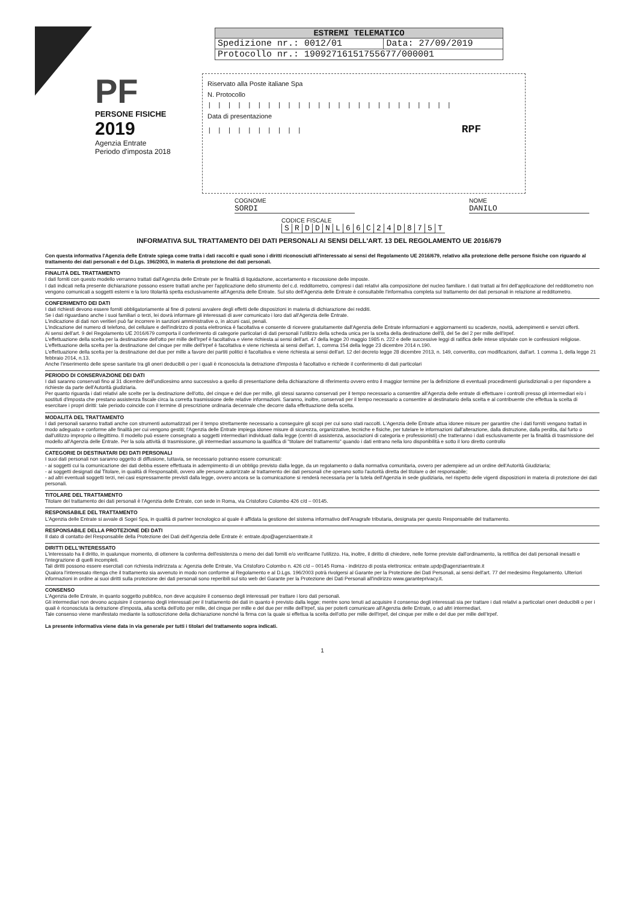| ESTREMI TELEMATICO | |
| --- | --- |
| Spedizione nr.: 0012/01 | Data: 27/09/2019 |
| Protocollo nr.: 19092716151755677/000001 | |
PF
PERSONE FISICHE
2019
Agenzia Entrate
Periodo d'imposta 2018
Riservato alla Poste italiane Spa
N. Protocollo
|||||||||||||||||||||||||
Data di presentazione
|||||||||| RPF
COGNOME
SORDI
NOME
DANILO
CODICE FISCALE
| S | R | D | D | N | L | 6 | 6 | C | 2 | 4 | D | 8 | 7 | 5 | T |
INFORMATIVA SUL TRATTAMENTO DEI DATI PERSONALI AI SENSI DELL'ART. 13 DEL REGOLAMENTO UE 2016/679
Con questa informativa l'Agenzia delle Entrate spiega come tratta i dati raccolti e quali sono i diritti riconosciuti all'interessato ai sensi del Regolamento UE 2016/679, relativo alla protezione delle persone fisiche con riguardo al trattamento dei dati personali e del D.Lgs. 196/2003, in materia di protezione dei dati personali.
FINALITÀ DEL TRATTAMENTO
I dati forniti con questo modello verranno trattati dall'Agenzia delle Entrate per le finalità di liquidazione, accertamento e riscossione delle imposte.
I dati indicati nella presente dichiarazione possono essere trattati anche per l'applicazione dello strumento del c.d. redditometro, compresi i dati relativi alla composizione del nucleo familiare. I dati trattati ai fini dell'applicazione del redditometro non vengono comunicati a soggetti esterni e la loro titolarità spetta esclusivamente all'Agenzia delle Entrate. Sul sito dell'Agenzia delle Entrate è consultabile l'informativa completa sul trattamento dei dati personali in relazione al redditometro.
CONFERIMENTO DEI DATI
I dati richiesti devono essere forniti obbligatoriamente al fine di potersi avvalere degli effetti delle disposizioni in materia di dichiarazione dei redditi.
Se i dati riguardano anche i suoi familiari o terzi, lei dovrà informare gli interessati di aver comunicato i loro dati all'Agenzia delle Entrate.
L'indicazione di dati non veritieri può far incorrere in sanzioni amministrative o, in alcuni casi, penali.
L'indicazione del numero di telefono, del cellulare e dell'indirizzo di posta elettronica è facoltativa e consente di ricevere gratuitamente dall'Agenzia delle Entrate informazioni e aggiornamenti su scadenze, novità, adempimenti e servizi offerti.
Ai sensi dell'art. 9 del Regolamento UE 2016/679 comporta il conferimento di categorie particolari di dati personali l'utilizzo della scheda unica per la scelta della destinazione dell'8, del 5e del 2 per mille dell'Irpef.
L'effettuazione della scelta per la destinazione dell'otto per mille dell'Irpef è facoltativa e viene richiesta ai sensi dell'art. 47 della legge 20 maggio 1985 n. 222 e delle successive leggi di ratifica delle intese stipulate con le confessioni religiose.
L'effettuazione della scelta per la destinazione del cinque per mille dell'Irpef è facoltativa e viene richiesta ai sensi dell'art. 1, comma 154 della legge 23 dicembre 2014 n.190.
L'effettuazione della scelta per la destinazione del due per mille a favore dei partiti politici è facoltativa e viene richiesta ai sensi dell'art. 12 del decreto legge 28 dicembre 2013, n. 149, convertito, con modificazioni, dall'art. 1 comma 1, della legge 21 febbraio 2014, n.13.
Anche l'inserimento delle spese sanitarie tra gli oneri deducibili o per i quali è riconosciuta la detrazione d'imposta è facoltativo e richiede il conferimento di dati particolari
PERIODO DI CONSERVAZIONE DEI DATI
I dati saranno conservati fino al 31 dicembre dell'undicesimo anno successivo a quello di presentazione della dichiarazione di riferimento ovvero entro il maggior termine per la definizione di eventuali procedimenti giurisdizionali o per rispondere a richieste da parte dell'Autorità giudiziaria.
Per quanto riguarda i dati relativi alle scelte per la destinazione dell'otto, del cinque e del due per mille, gli stessi saranno conservati per il tempo necessario a consentire all'Agenzia delle entrate di effettuare i controlli presso gli intermediari e/o i sostituti d'imposta che prestano assistenza fiscale circa la corretta trasmissione delle relative informazioni. Saranno, inoltre, conservati per il tempo necessario a consentire al destinatario della scelta e al contribuente che effettua la scelta di esercitare i propri diritti: tale periodo coincide con il termine di prescrizione ordinaria decennale che decorre dalla effettuazione della scelta.
MODALITÀ DEL TRATTAMENTO
I dati personali saranno trattati anche con strumenti automatizzati per il tempo strettamente necessario a conseguire gli scopi per cui sono stati raccolti. L'Agenzia delle Entrate attua idonee misure per garantire che i dati forniti vengano trattati in modo adeguato e conforme alle finalità per cui vengono gestiti; l'Agenzia delle Entrate impiega idonee misure di sicurezza, organizzative, tecniche e fisiche, per tutelare le informazioni dall'alterazione, dalla distruzione, dalla perdita, dal furto o dall'utilizzo improprio o illegittimo. Il modello può essere consegnato a soggetti intermediari individuati dalla legge (centri di assistenza, associazioni di categoria e professionisti) che tratteranno i dati esclusivamente per la finalità di trasmissione del modello all'Agenzia delle Entrate. Per la sola attività di trasmissione, gli intermediari assumono la qualifica di "titolare del trattamento" quando i dati entrano nella loro disponibilità e sotto il loro diretto controllo
CATEGORIE DI DESTINATARI DEI DATI PERSONALI
I suoi dati personali non saranno oggetto di diffusione, tuttavia, se necessario potranno essere comunicati:
- ai soggetti cui la comunicazione dei dati debba essere effettuata in adempimento di un obbligo previsto dalla legge, da un regolamento o dalla normativa comunitaria, ovvero per adempiere ad un ordine dell'Autorità Giudiziaria;
- ai soggetti designati dal Titolare, in qualità di Responsabili, ovvero alle persone autorizzate al trattamento dei dati personali che operano sotto l'autorità diretta del titolare o del responsabile;
- ad altri eventuali soggetti terzi, nei casi espressamente previsti dalla legge, ovvero ancora se la comunicazione si renderà necessaria per la tutela dell'Agenzia in sede giudiziaria, nel rispetto delle vigenti disposizioni in materia di protezione dei dati personali.
TITOLARE DEL TRATTAMENTO
Titolare del trattamento dei dati personali è l'Agenzia delle Entrate, con sede in Roma, via Cristoforo Colombo 426 c/d – 00145.
RESPONSABILE DEL TRATTAMENTO
L'Agenzia delle Entrate si avvale di Sogei Spa, in qualità di partner tecnologico al quale è affidata la gestione del sistema informativo dell'Anagrafe tributaria, designata per questo Responsabile del trattamento.
RESPONSABILE DELLA PROTEZIONE DEI DATI
Il dato di contatto del Responsabile della Protezione dei Dati dell'Agenzia delle Entrate è: entrate.dpo@agenziaentrate.it
DIRITTI DELL'INTERESSATO
L'interessato ha il diritto, in qualunque momento, di ottenere la conferma dell'esistenza o meno dei dati forniti e/o verificarne l'utilizzo. Ha, inoltre, il diritto di chiedere, nelle forme previste dall'ordinamento, la rettifica dei dati personali inesatti e l'integrazione di quelli incompleti.
Tali diritti possono essere esercitati con richiesta indirizzata a: Agenzia delle Entrate, Via Cristoforo Colombo n. 426 c/d – 00145 Roma - indirizzo di posta elettronica: entrate.updp@agenziaentrate.it
Qualora l'interessato ritenga che il trattamento sia avvenuto in modo non conforme al Regolamento e al D.Lgs. 196/2003 potrà rivolgersi al Garante per la Protezione dei Dati Personali, ai sensi dell'art. 77 del medesimo Regolamento. Ulteriori informazioni in ordine ai suoi diritti sulla protezione dei dati personali sono reperibili sul sito web del Garante per la Protezione dei Dati Personali all'indirizzo www.garanteprivacy.it.
CONSENSO
L'Agenzia delle Entrate, in quanto soggetto pubblico, non deve acquisire il consenso degli interessati per trattare i loro dati personali.
Gli intermediari non devono acquisire il consenso degli interessati per il trattamento dei dati in quanto è previsto dalla legge; mentre sono tenuti ad acquisire il consenso degli interessati sia per trattare i dati relativi a particolari oneri deducibili o per i quali è riconosciuta la detrazione d'imposta, alla scelta dell'otto per mille, del cinque per mille e del due per mille dell'Irpef, sia per poterli comunicare all'Agenzia delle Entrate, o ad altri intermediari.
Tale consenso viene manifestato mediante la sottoscrizione della dichiarazione nonché la firma con la quale si effettua la scelta dell'otto per mille dell'Irpef, del cinque per mille e del due per mille dell'Irpef.
La presente informativa viene data in via generale per tutti i titolari del trattamento sopra indicati.
1